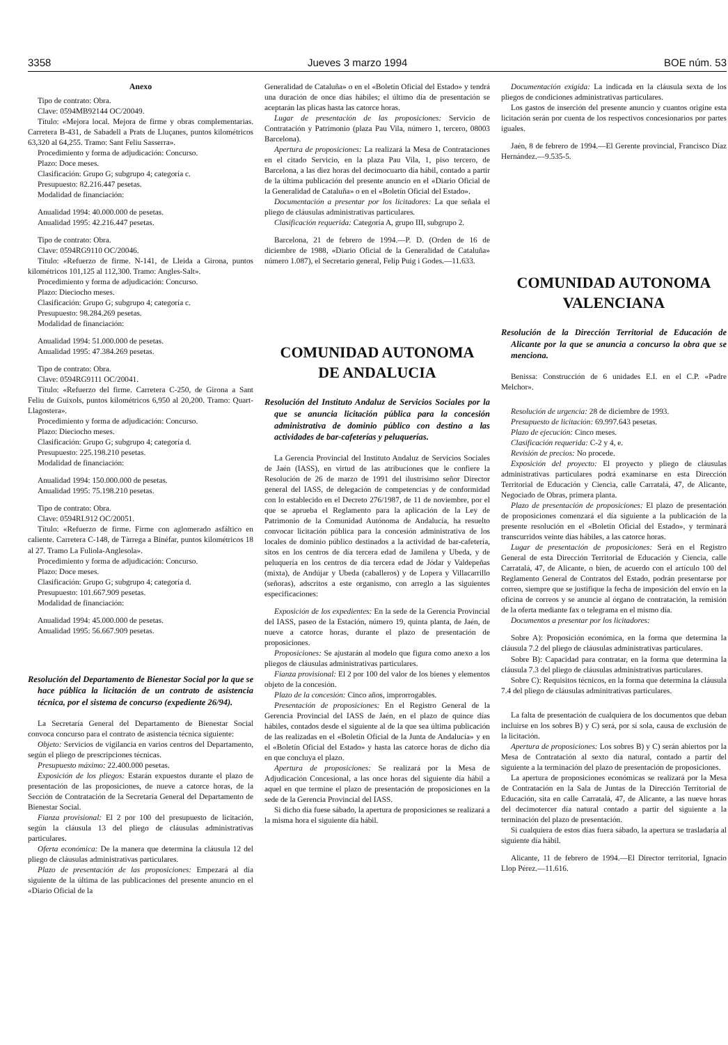3358 Jueves 3 marzo 1994 BOE núm. 53
Anexo
Tipo de contrato: Obra.
Clave: 0594MB92144 OC/20049.
Título: «Mejora local. Mejora de firme y obras complementarias. Carretera B-431, de Sabadell a Prats de Lluçanes, puntos kilométricos 63,320 al 64,255. Tramo: Sant Feliu Sasserra».
Procedimiento y forma de adjudicación: Concurso.
Plazo: Doce meses.
Clasificación: Grupo G; subgrupo 4; categoría c.
Presupuesto: 82.216.447 pesetas.
Modalidad de financiación:
Anualidad 1994: 40.000.000 de pesetas.
Anualidad 1995: 42.216.447 pesetas.
Tipo de contrato: Obra.
Clave: 0594RG9110 OC/20046.
Título: «Refuerzo de firme. N-141, de Lleida a Girona, puntos kilométricos 101,125 al 112,300. Tramo: Angles-Salt».
Procedimiento y forma de adjudicación: Concurso.
Plazo: Dieciocho meses.
Clasificación: Grupo G; subgrupo 4; categoría c.
Presupuesto: 98.284.269 pesetas.
Modalidad de financiación:
Anualidad 1994: 51.000.000 de pesetas.
Anualidad 1995: 47.384.269 pesetas.
Tipo de contrato: Obra.
Clave: 0594RG9111 OC/20041.
Título: «Refuerzo del firme. Carretera C-250, de Girona a Sant Feliu de Guixols, puntos kilométricos 6,950 al 20,200. Tramo: Quart-Llagostera».
Procedimiento y forma de adjudicación: Concurso.
Plazo: Dieciocho meses.
Clasificación: Grupo G; subgrupo 4; categoría d.
Presupuesto: 225.198.210 pesetas.
Modalidad de financiación:
Anualidad 1994: 150.000.000 de pesetas.
Anualidad 1995: 75.198.210 pesetas.
Tipo de contrato: Obra.
Clave: 0594RL912 OC/20051.
Título: «Refuerzo de firme. Firme con aglomerado asfáltico en caliente. Carretera C-148, de Tàrrega a Binéfar, puntos kilométricos 18 al 27. Tramo La Fuliola-Anglesola».
Procedimiento y forma de adjudicación: Concurso.
Plazo: Doce meses.
Clasificación: Grupo G; subgrupo 4; categoría d.
Presupuesto: 101.667.909 pesetas.
Modalidad de financiación:
Anualidad 1994: 45.000.000 de pesetas.
Anualidad 1995: 56.667.909 pesetas.
Resolución del Departamento de Bienestar Social por la que se hace pública la licitación de un contrato de asistencia técnica, por el sistema de concurso (expediente 26/94).
La Secretaría General del Departamento de Bienestar Social convoca concurso para el contrato de asistencia técnica siguiente:
Objeto: Servicios de vigilancia en varios centros del Departamento, según el pliego de prescripciones técnicas.
Presupuesto máximo: 22.400.000 pesetas.
Exposición de los pliegos: Estarán expuestos durante el plazo de presentación de las proposiciones, de nueve a catorce horas, de la Sección de Contratación de la Secretaría General del Departamento de Bienestar Social.
Fianza provisional: El 2 por 100 del presupuesto de licitación, según la cláusula 13 del pliego de cláusulas administrativas particulares.
Oferta económica: De la manera que determina la cláusula 12 del pliego de cláusulas administrativas particulares.
Plazo de presentación de las proposiciones: Empezará al día siguiente de la última de las publicaciones del presente anuncio en el «Diario Oficial de la
Generalidad de Cataluña» o en el «Boletín Oficial del Estado» y tendrá una duración de once días hábiles; el último día de presentación se aceptarán las plicas hasta las catorce horas.
Lugar de presentación de las proposiciones: Servicio de Contratación y Patrimonio (plaza Pau Vila, número 1, tercero, 08003 Barcelona).
Apertura de proposiciones: La realizará la Mesa de Contrataciones en el citado Servicio, en la plaza Pau Vila, 1, piso tercero, de Barcelona, a las diez horas del decimocuarto día hábil, contado a partir de la última publicación del presente anuncio en el «Diario Oficial de la Generalidad de Cataluña» o en el «Boletín Oficial del Estado».
Documentación a presentar por los licitadores: La que señala el pliego de cláusulas administrativas particulares.
Clasificación requerida: Categoría A, grupo III, subgrupo 2.
Barcelona, 21 de febrero de 1994.—P. D. (Orden de 16 de diciembre de 1988, «Diario Oficial de la Generalidad de Cataluña» número 1.087), el Secretario general, Felip Puig i Godes.—11.633.
COMUNIDAD AUTONOMA
DE ANDALUCIA
Resolución del Instituto Andaluz de Servicios Sociales por la que se anuncia licitación pública para la concesión administrativa de dominio público con destino a las actividades de bar-cafeterías y peluquerías.
La Gerencia Provincial del Instituto Andaluz de Servicios Sociales de Jaén (IASS), en virtud de las atribuciones que le confiere la Resolución de 26 de marzo de 1991 del ilustrísimo señor Director general del IASS, de delegación de competencias y de conformidad con lo establecido en el Decreto 276/1987, de 11 de noviembre, por el que se aprueba el Reglamento para la aplicación de la Ley de Patrimonio de la Comunidad Autónoma de Andalucía, ha resuelto convocar licitación pública para la concesión administrativa de los locales de dominio público destinados a la actividad de bar-cafetería, sitos en los centros de día tercera edad de Jamilena y Ubeda, y de peluquería en los centros de día tercera edad de Jódar y Valdepeñas (mixta), de Andújar y Ubeda (caballeros) y de Lopera y Villacarrillo (señoras), adscritos a este organismo, con arreglo a las siguientes especificaciones:
Exposición de los expedientes: En la sede de la Gerencia Provincial del IASS, paseo de la Estación, número 19, quinta planta, de Jaén, de nueve a catorce horas, durante el plazo de presentación de proposiciones.
Proposiciones: Se ajustarán al modelo que figura como anexo a los pliegos de cláusulas administrativas particulares.
Fianza provisional: El 2 por 100 del valor de los bienes y elementos objeto de la concesión.
Plazo de la concesión: Cinco años, improrrogables.
Presentación de proposiciones: En el Registro General de la Gerencia Provincial del IASS de Jaén, en el plazo de quince días hábiles, contados desde el siguiente al de la que sea última publicación de las realizadas en el «Boletín Oficial de la Junta de Andalucía» y en el «Boletín Oficial del Estado» y hasta las catorce horas de dicho día en que concluya el plazo.
Apertura de proposiciones: Se realizará por la Mesa de Adjudicación Concesional, a las once horas del siguiente día hábil a aquel en que termine el plazo de presentación de proposiciones en la sede de la Gerencia Provincial del IASS.
Si dicho día fuese sábado, la apertura de proposiciones se realizará a la misma hora el siguiente día hábil.
Documentación exigida: La indicada en la cláusula sexta de los pliegos de condiciones administrativas particulares.
Los gastos de inserción del presente anuncio y cuantos origine esta licitación serán por cuenta de los respectivos concesionarios por partes iguales.
Jaén, 8 de febrero de 1994.—El Gerente provincial, Francisco Díaz Hernández.—9.535-5.
COMUNIDAD AUTONOMA
VALENCIANA
Resolución de la Dirección Territorial de Educación de Alicante por la que se anuncia a concurso la obra que se menciona.
Benissa: Construcción de 6 unidades E.I. en el C.P. «Padre Melchor».
Resolución de urgencia: 28 de diciembre de 1993.
Presupuesto de licitación: 69.997.643 pesetas.
Plazo de ejecución: Cinco meses.
Clasificación requerida: C-2 y 4, e.
Revisión de precios: No procede.
Exposición del proyecto: El proyecto y pliego de cláusulas administrativas particulares podrá examinarse en esta Dirección Territorial de Educación y Ciencia, calle Carratalá, 47, de Alicante, Negociado de Obras, primera planta.
Plazo de presentación de proposiciones: El plazo de presentación de proposiciones comenzará el día siguiente a la publicación de la presente resolución en el «Boletín Oficial del Estado», y terminará transcurridos veinte días hábiles, a las catorce horas.
Lugar de presentación de proposiciones: Será en el Registro General de esta Dirección Territorial de Educación y Ciencia, calle Carratalá, 47, de Alicante, o bien, de acuerdo con el artículo 100 del Reglamento General de Contratos del Estado, podrán presentarse por correo, siempre que se justifique la fecha de imposición del envío en la oficina de correos y se anuncie al órgano de contratación, la remisión de la oferta mediante fax o telegrama en el mismo día.
Documentos a presentar por los licitadores:
Sobre A): Proposición económica, en la forma que determina la cláusula 7.2 del pliego de cláusulas administrativas particulares.
Sobre B): Capacidad para contratar, en la forma que determina la cláusula 7.3 del pliego de cláusulas administrativas particulares.
Sobre C): Requisitos técnicos, en la forma que determina la cláusula 7.4 del pliego de cláusulas adminitrativas particulares.
La falta de presentación de cualquiera de los documentos que deban incluirse en los sobres B) y C) será, por sí sola, causa de exclusión de la licitación.
Apertura de proposiciones: Los sobres B) y C) serán abiertos por la Mesa de Contratación al sexto día natural, contado a partir del siguiente a la terminación del plazo de presentación de proposiciones.
La apertura de proposiciones económicas se realizará por la Mesa de Contratación en la Sala de Juntas de la Dirección Territorial de Educación, sita en calle Carratalá, 47, de Alicante, a las nueve horas del decimotercer día natural contado a partir del siguiente a la terminación del plazo de presentación.
Si cualquiera de estos días fuera sábado, la apertura se trasladaría al siguiente día hábil.
Alicante, 11 de febrero de 1994.—El Director territorial, Ignacio Llop Pérez.—11.616.